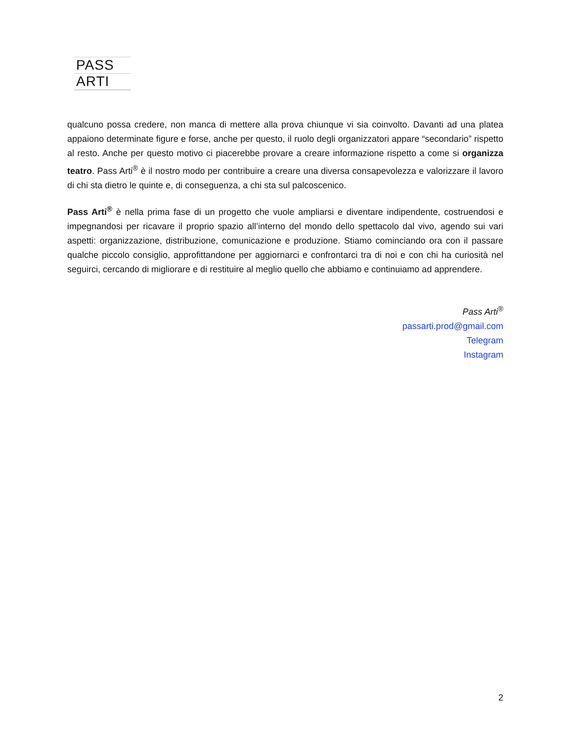PASS
ARTI
qualcuno possa credere, non manca di mettere alla prova chiunque vi sia coinvolto. Davanti ad una platea appaiono determinate figure e forse, anche per questo, il ruolo degli organizzatori appare “secondario” rispetto al resto. Anche per questo motivo ci piacerebbe provare a creare informazione rispetto a come si organizza teatro. Pass Arti<sup>®</sup> è il nostro modo per contribuire a creare una diversa consapevolezza e valorizzare il lavoro di chi sta dietro le quinte e, di conseguenza, a chi sta sul palcoscenico.
Pass Arti<sup>®</sup> è nella prima fase di un progetto che vuole ampliarsi e diventare indipendente, costruendosi e impegnandosi per ricavare il proprio spazio all’interno del mondo dello spettacolo dal vivo, agendo sui vari aspetti: organizzazione, distribuzione, comunicazione e produzione. Stiamo cominciando ora con il passare qualche piccolo consiglio, approfittandone per aggiornarci e confrontarci tra di noi e con chi ha curiosità nel seguirci, cercando di migliorare e di restituire al meglio quello che abbiamo e continuiamo ad apprendere.
Pass Arti<sup>®</sup>
passarti.prod@gmail.com
Telegram
Instagram
2